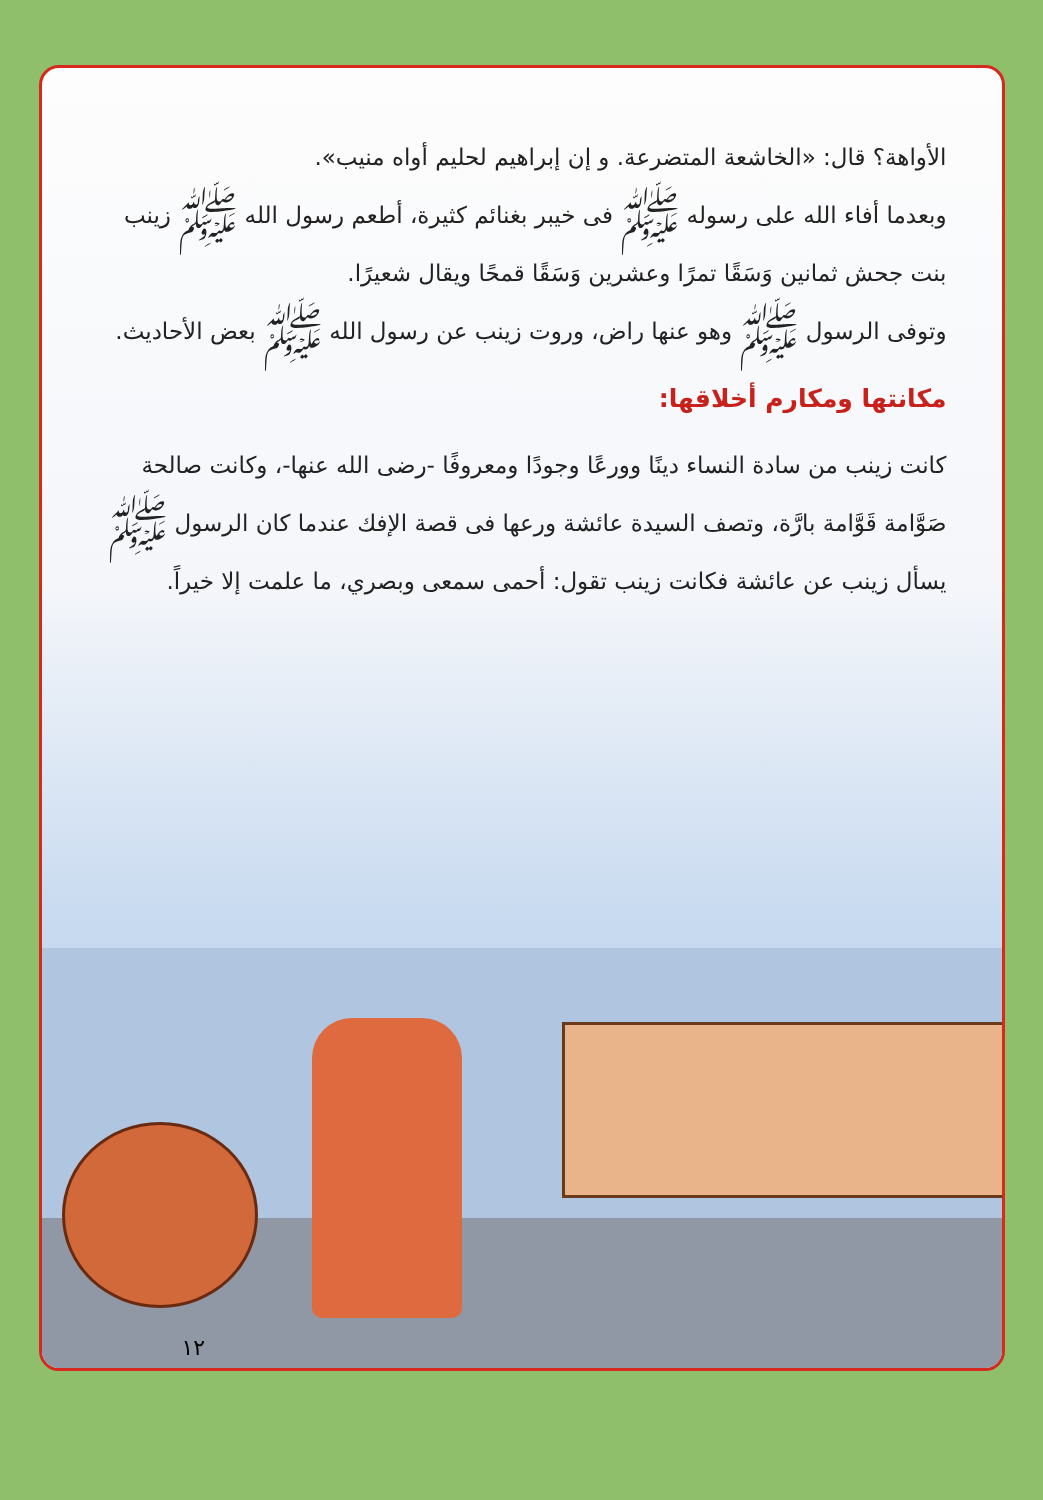الأواهة؟ قال: «الخاشعة المتضرعة. و إن إبراهيم لحليم أواه منيب».
وبعدما أفاء الله على رسوله ﷺ فى خيبر بغنائم كثيرة، أطعم رسول الله ﷺ زينب بنت جحش ثمانين وَسَقًا تمرًا وعشرين وَسَقًا قمحًا ويقال شعيرًا.
وتوفى الرسول ﷺ وهو عنها راض، وروت زينب عن رسول الله ﷺ بعض الأحاديث.
مكانتها ومكارم أخلاقها:
كانت زينب من سادة النساء دينًا وورعًا وجودًا ومعروفًا -رضى الله عنها-، وكانت صالحة صَوَّامة قَوَّامة بارَّة، وتصف السيدة عائشة ورعها فى قصة الإفك عندما كان الرسول ﷺ يسأل زينب عن عائشة فكانت زينب تقول: أحمى سمعى وبصري، ما علمت إلا خيراً.
١٢